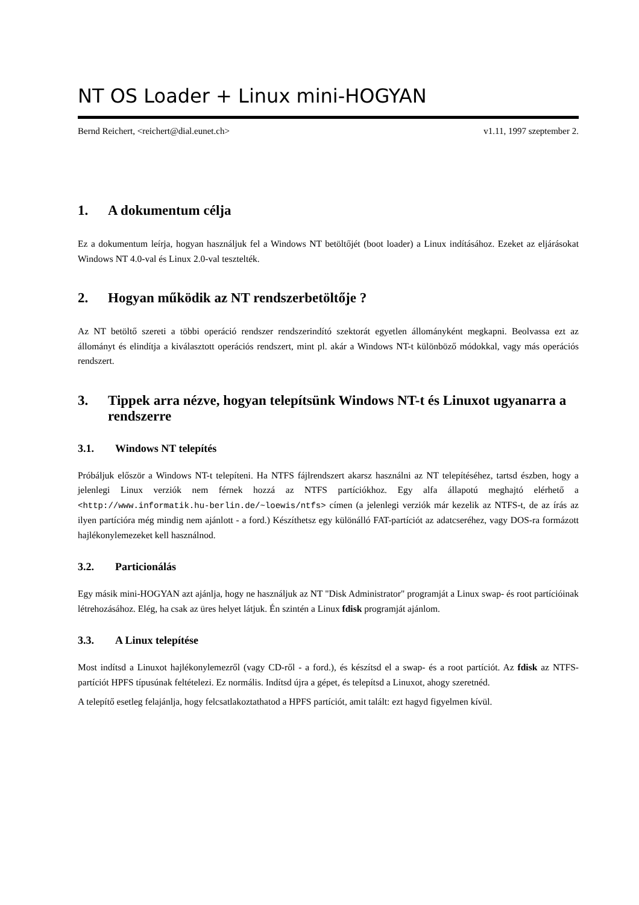NT OS Loader + Linux mini-HOGYAN
Bernd Reichert, <reichert@dial.eunet.ch> v1.11, 1997 szeptember 2.
1. A dokumentum célja
Ez a dokumentum leírja, hogyan használjuk fel a Windows NT betöltőjét (boot loader) a Linux indításához. Ezeket az eljárásokat Windows NT 4.0-val és Linux 2.0-val tesztelték.
2. Hogyan működik az NT rendszerbetöltője ?
Az NT betöltő szereti a többi operáció rendszer rendszerindító szektorát egyetlen állományként megkapni. Beolvassa ezt az állományt és elindítja a kiválasztott operációs rendszert, mint pl. akár a Windows NT-t különböző módokkal, vagy más operációs rendszert.
3. Tippek arra nézve, hogyan telepítsünk Windows NT-t és Linuxot ugyanarra a rendszerre
3.1. Windows NT telepítés
Próbáljuk először a Windows NT-t telepíteni. Ha NTFS fájlrendszert akarsz használni az NT telepítéséhez, tartsd észben, hogy a jelenlegi Linux verziók nem férnek hozzá az NTFS partíciókhoz. Egy alfa állapotú meghajtó elérhető a <http://www.informatik.hu-berlin.de/~loewis/ntfs> címen (a jelenlegi verziók már kezelik az NTFS-t, de az írás az ilyen partícióra még mindig nem ajánlott - a ford.) Készíthetsz egy különálló FAT-partíciót az adatcseréhez, vagy DOS-ra formázott hajlékonylemezeket kell használnod.
3.2. Particionálás
Egy másik mini-HOGYAN azt ajánlja, hogy ne használjuk az NT "Disk Administrator" programját a Linux swap- és root partícióinak létrehozásához. Elég, ha csak az üres helyet látjuk. Én szintén a Linux fdisk programját ajánlom.
3.3. A Linux telepítése
Most indítsd a Linuxot hajlékonylemezről (vagy CD-ről - a ford.), és készítsd el a swap- és a root partíciót. Az fdisk az NTFS-partíciót HPFS típusúnak feltételezi. Ez normális. Indítsd újra a gépet, és telepítsd a Linuxot, ahogy szeretnéd.
A telepítő esetleg felajánlja, hogy felcsatlakoztathatod a HPFS partíciót, amit talált: ezt hagyd figyelmen kívül.